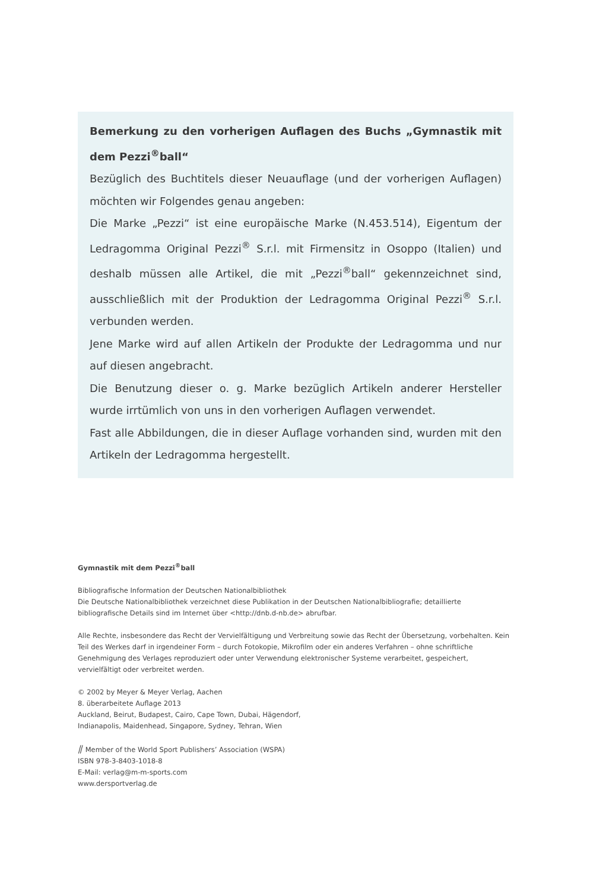Bemerkung zu den vorherigen Auflagen des Buchs „Gymnastik mit dem Pezzi<sup>®</sup>ball“
Bezüglich des Buchtitels dieser Neuauflage (und der vorherigen Auflagen) möchten wir Folgendes genau angeben:
Die Marke „Pezzi“ ist eine europäische Marke (N.453.514), Eigentum der Ledragomma Original Pezzi<sup>®</sup> S.r.l. mit Firmensitz in Osoppo (Italien) und deshalb müssen alle Artikel, die mit „Pezzi<sup>®</sup>ball“ gekennzeichnet sind, ausschließlich mit der Produktion der Ledragomma Original Pezzi<sup>®</sup> S.r.l. verbunden werden.
Jene Marke wird auf allen Artikeln der Produkte der Ledragomma und nur auf diesen angebracht.
Die Benutzung dieser o. g. Marke bezüglich Artikeln anderer Hersteller wurde irrtümlich von uns in den vorherigen Auflagen verwendet.
Fast alle Abbildungen, die in dieser Auflage vorhanden sind, wurden mit den Artikeln der Ledragomma hergestellt.
Gymnastik mit dem Pezzi<sup>®</sup>ball
Bibliografische Information der Deutschen Nationalbibliothek
Die Deutsche Nationalbibliothek verzeichnet diese Publikation in der Deutschen Nationalbibliografie; detaillierte bibliografische Details sind im Internet über <http://dnb.d-nb.de> abrufbar.
Alle Rechte, insbesondere das Recht der Vervielfältigung und Verbreitung sowie das Recht der Übersetzung, vorbehalten. Kein Teil des Werkes darf in irgendeiner Form – durch Fotokopie, Mikrofilm oder ein anderes Verfahren – ohne schriftliche Genehmigung des Verlages reproduziert oder unter Verwendung elektronischer Systeme verarbeitet, gespeichert, vervielfältigt oder verbreitet werden.
© 2002 by Meyer & Meyer Verlag, Aachen
8. überarbeitete Auflage 2013
Auckland, Beirut, Budapest, Cairo, Cape Town, Dubai, Hägendorf,
Indianapolis, Maidenhead, Singapore, Sydney, Tehran, Wien
⫽ Member of the World Sport Publishers’ Association (WSPA)
ISBN 978-3-8403-1018-8
E-Mail: verlag@m-m-sports.com
www.dersportverlag.de